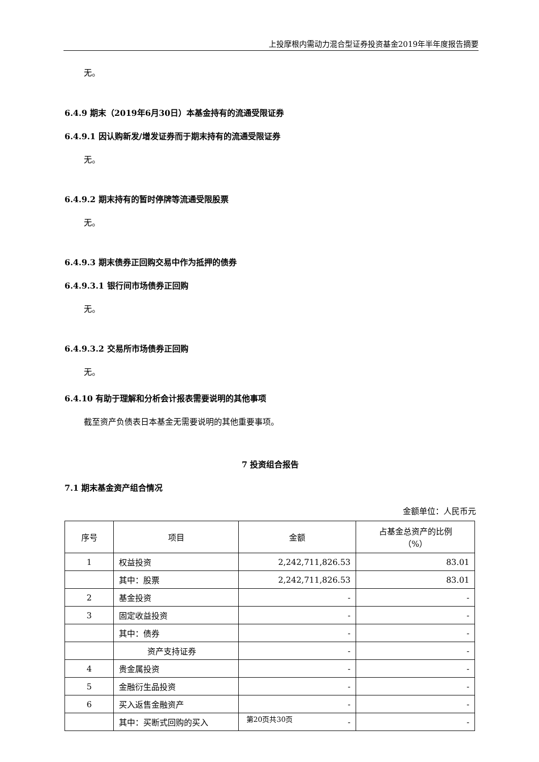上投摩根内需动力混合型证券投资基金2019年半年度报告摘要
无。
6.4.9 期末（2019年6月30日）本基金持有的流通受限证券
6.4.9.1 因认购新发/增发证券而于期末持有的流通受限证券
无。
6.4.9.2 期末持有的暂时停牌等流通受限股票
无。
6.4.9.3 期末债券正回购交易中作为抵押的债券
6.4.9.3.1 银行间市场债券正回购
无。
6.4.9.3.2 交易所市场债券正回购
无。
6.4.10 有助于理解和分析会计报表需要说明的其他事项
截至资产负债表日本基金无需要说明的其他重要事项。
7 投资组合报告
7.1 期末基金资产组合情况
金额单位：人民币元
| 序号 | 项目 | 金额 | 占基金总资产的比例 （%） |
| --- | --- | --- | --- |
| 1 | 权益投资 | 2,242,711,826.53 | 83.01 |
| | 其中：股票 | 2,242,711,826.53 | 83.01 |
| 2 | 基金投资 | - | - |
| 3 | 固定收益投资 | - | - |
| | 其中：债券 | - | - |
| | 资产支持证券 | - | - |
| 4 | 贵金属投资 | - | - |
| 5 | 金融衍生品投资 | - | - |
| 6 | 买入返售金融资产 | - | - |
| | 其中：买断式回购的买入 | - | - |
第20页共30页